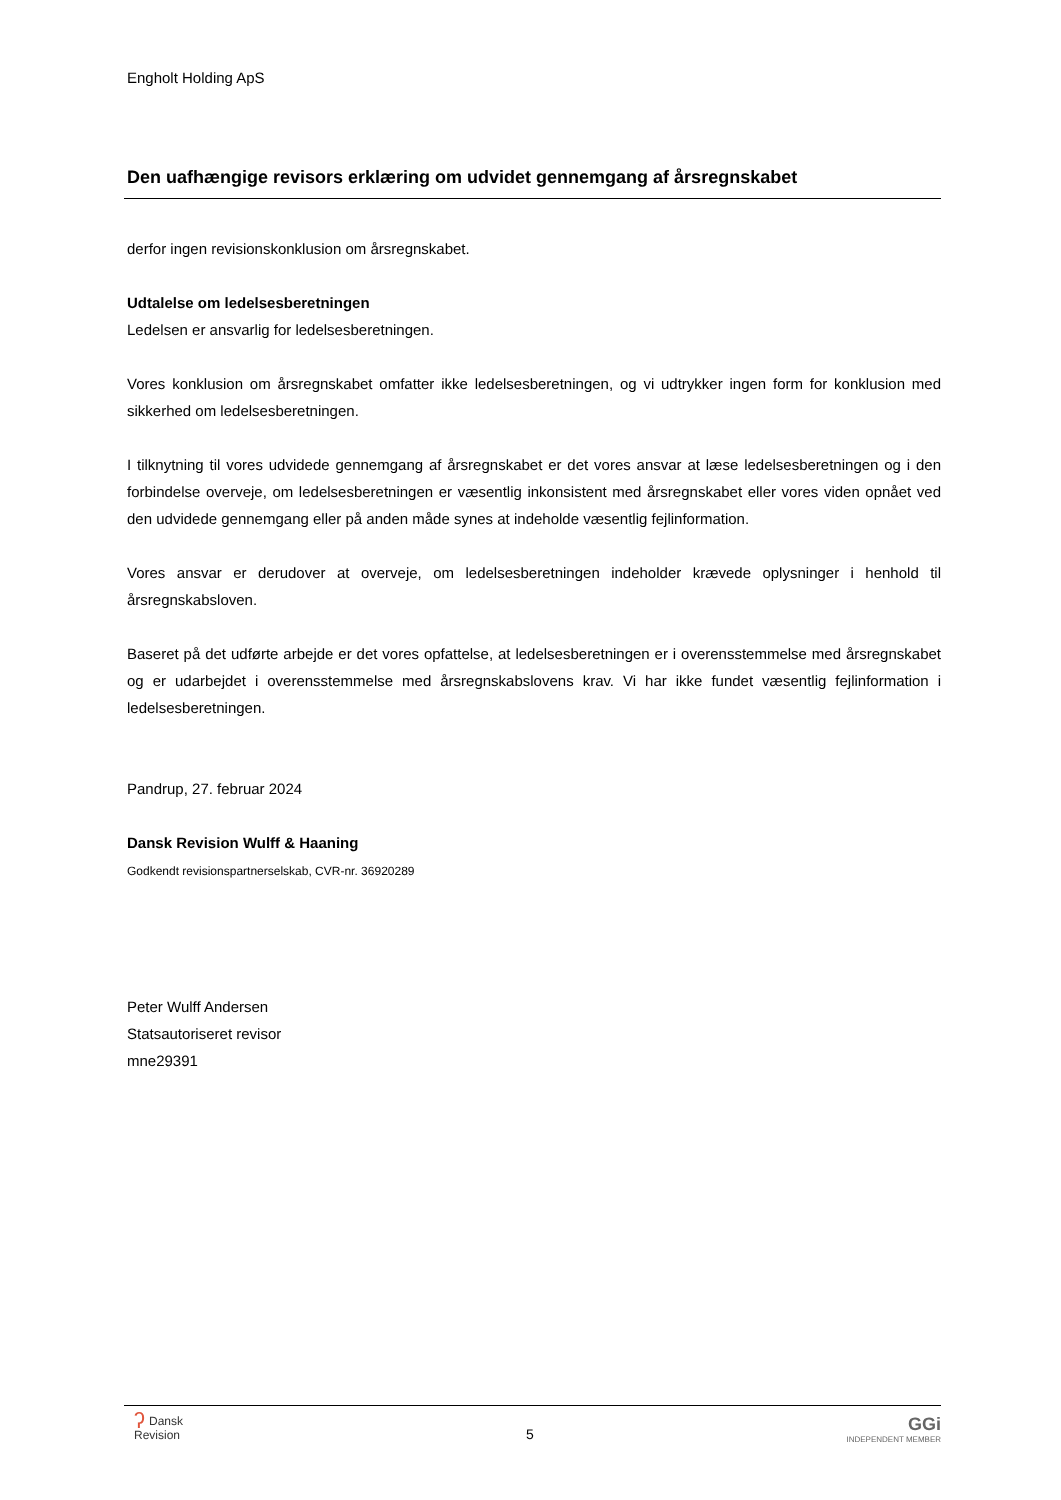Engholt Holding ApS
Den uafhængige revisors erklæring om udvidet gennemgang af årsregnskabet
derfor ingen revisionskonklusion om årsregnskabet.
Udtalelse om ledelsesberetningen
Ledelsen er ansvarlig for ledelsesberetningen.
Vores konklusion om årsregnskabet omfatter ikke ledelsesberetningen, og vi udtrykker ingen form for konklusion med sikkerhed om ledelsesberetningen.
I tilknytning til vores udvidede gennemgang af årsregnskabet er det vores ansvar at læse ledelsesberetningen og i den forbindelse overveje, om ledelsesberetningen er væsentlig inkonsistent med årsregnskabet eller vores viden opnået ved den udvidede gennemgang eller på anden måde synes at indeholde væsentlig fejlinformation.
Vores ansvar er derudover at overveje, om ledelsesberetningen indeholder krævede oplysninger i henhold til årsregnskabsloven.
Baseret på det udførte arbejde er det vores opfattelse, at ledelsesberetningen er i overensstemmelse med årsregnskabet og er udarbejdet i overensstemmelse med årsregnskabslovens krav. Vi har ikke fundet væsentlig fejlinformation i ledelsesberetningen.
Pandrup, 27. februar 2024
Dansk Revision Wulff & Haaning
Godkendt revisionspartnerselskab, CVR-nr. 36920289
Peter Wulff Andersen
Statsautoriseret revisor
mne29391
ʔDansk
Revision
5 GGi
INDEPENDENT MEMBER